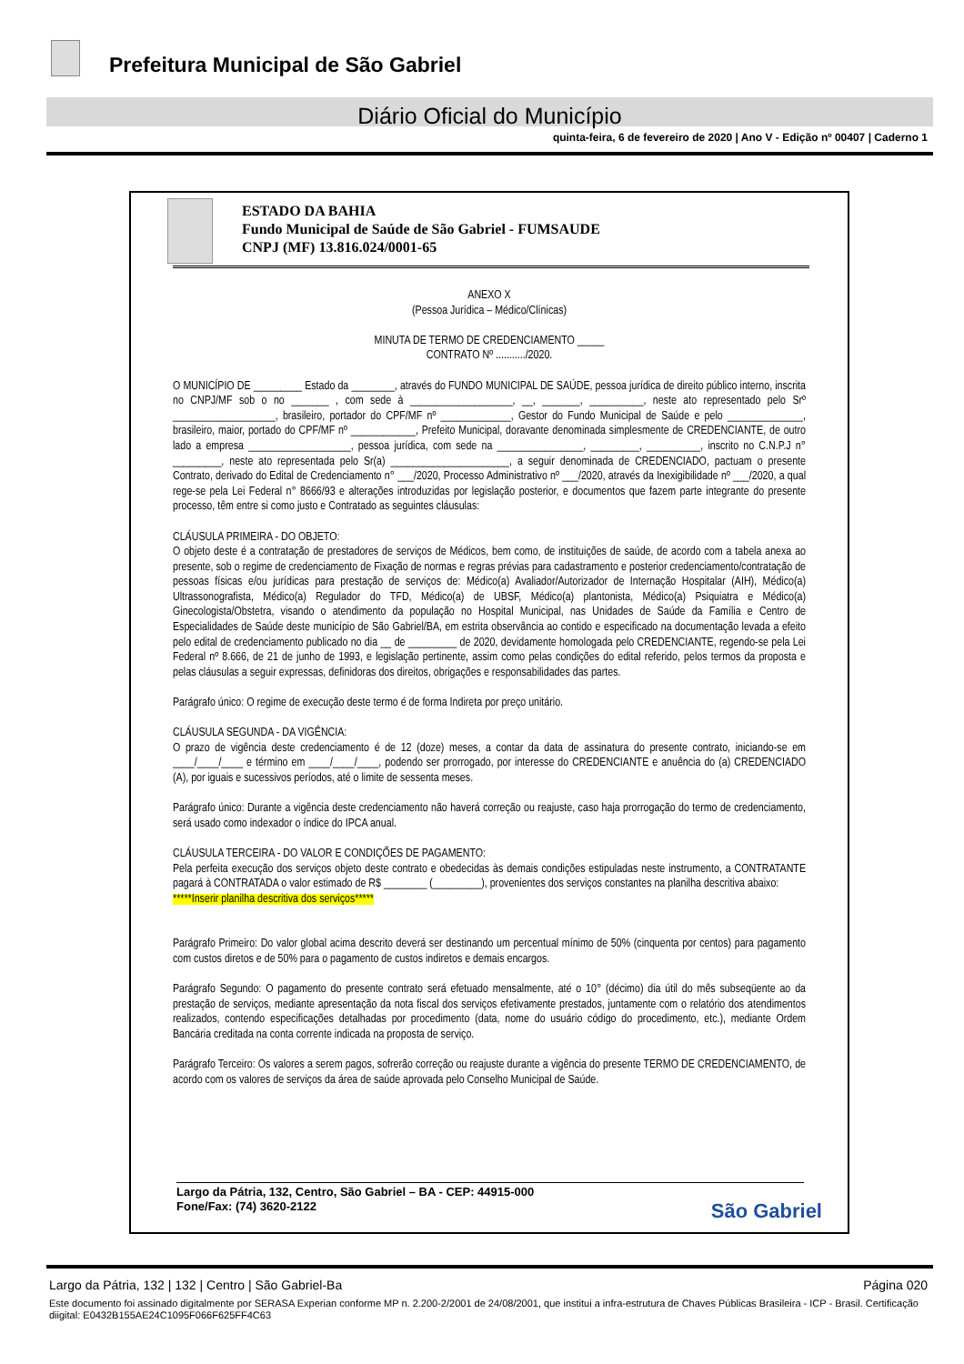Prefeitura Municipal de São Gabriel
Diário Oficial do Município
quinta-feira, 6 de fevereiro de 2020 | Ano V - Edição nº 00407 | Caderno 1
ESTADO DA BAHIA
Fundo Municipal de Saúde de São Gabriel - FUMSAUDE
CNPJ (MF) 13.816.024/0001-65
ANEXO X
(Pessoa Jurídica – Médico/Clínicas)
MINUTA DE TERMO DE CREDENCIAMENTO _____
CONTRATO Nº .........../2020.
O MUNICÍPIO DE _________ Estado da ________, através do FUNDO MUNICIPAL DE SAÚDE, pessoa jurídica de direito público interno, inscrita no CNPJ/MF sob o no _______ , com sede à ___________________, __, _______, __________, neste ato representado pelo Srº ___________________, brasileiro, portador do CPF/MF nº _____________, Gestor do Fundo Municipal de Saúde e pelo ______________, brasileiro, maior, portado do CPF/MF nº ____________, Prefeito Municipal, doravante denominada simplesmente de CREDENCIANTE, de outro lado a empresa ___________________, pessoa jurídica, com sede na ________________, _________, __________, inscrito no C.N.P.J n° _________, neste ato representada pelo Sr(a) ______________________, a seguir denominada de CREDENCIADO, pactuam o presente Contrato, derivado do Edital de Credenciamento n° ___/2020, Processo Administrativo nº ___/2020, através da Inexigibilidade nº ___/2020, a qual rege-se pela Lei Federal n° 8666/93 e alterações introduzidas por legislação posterior, e documentos que fazem parte integrante do presente processo, têm entre si como justo e Contratado as seguintes cláusulas:
CLÁUSULA PRIMEIRA - DO OBJETO:
O objeto deste é a contratação de prestadores de serviços de Médicos, bem como, de instituições de saúde, de acordo com a tabela anexa ao presente, sob o regime de credenciamento de Fixação de normas e regras prévias para cadastramento e posterior credenciamento/contratação de pessoas físicas e/ou jurídicas para prestação de serviços de: Médico(a) Avaliador/Autorizador de Internação Hospitalar (AIH), Médico(a) Ultrassonografista, Médico(a) Regulador do TFD, Médico(a) de UBSF, Médico(a) plantonista, Médico(a) Psiquiatra e Médico(a) Ginecologista/Obstetra, visando o atendimento da população no Hospital Municipal, nas Unidades de Saúde da Família e Centro de Especialidades de Saúde deste município de São Gabriel/BA, em estrita observância ao contido e especificado na documentação levada a efeito pelo edital de credenciamento publicado no dia __ de _________ de 2020, devidamente homologada pelo CREDENCIANTE, regendo-se pela Lei Federal nº 8.666, de 21 de junho de 1993, e legislação pertinente, assim como pelas condições do edital referido, pelos termos da proposta e pelas cláusulas a seguir expressas, definidoras dos direitos, obrigações e responsabilidades das partes.
Parágrafo único: O regime de execução deste termo é de forma Indireta por preço unitário.
CLÁUSULA SEGUNDA - DA VIGÊNCIA:
O prazo de vigência deste credenciamento é de 12 (doze) meses, a contar da data de assinatura do presente contrato, iniciando-se em ____/____/____ e término em ____/____/____, podendo ser prorrogado, por interesse do CREDENCIANTE e anuência do (a) CREDENCIADO (A), por iguais e sucessivos períodos, até o limite de sessenta meses.
Parágrafo único: Durante a vigência deste credenciamento não haverá correção ou reajuste, caso haja prorrogação do termo de credenciamento, será usado como indexador o índice do IPCA anual.
CLÁUSULA TERCEIRA - DO VALOR E CONDIÇÕES DE PAGAMENTO:
Pela perfeita execução dos serviços objeto deste contrato e obedecidas às demais condições estipuladas neste instrumento, a CONTRATANTE pagará à CONTRATADA o valor estimado de R$ ________ (_________), provenientes dos serviços constantes na planilha descritiva abaixo:
*****Inserir planilha descritiva dos serviços*****
Parágrafo Primeiro: Do valor global acima descrito deverá ser destinando um percentual mínimo de 50% (cinquenta por centos) para pagamento com custos diretos e de 50% para o pagamento de custos indiretos e demais encargos.
Parágrafo Segundo: O pagamento do presente contrato será efetuado mensalmente, até o 10° (décimo) dia útil do mês subseqüente ao da prestação de serviços, mediante apresentação da nota fiscal dos serviços efetivamente prestados, juntamente com o relatório dos atendimentos realizados, contendo especificações detalhadas por procedimento (data, nome do usuário código do procedimento, etc.), mediante Ordem Bancária creditada na conta corrente indicada na proposta de serviço.
Parágrafo Terceiro: Os valores a serem pagos, sofrerão correção ou reajuste durante a vigência do presente TERMO DE CREDENCIAMENTO, de acordo com os valores de serviços da área de saúde aprovada pelo Conselho Municipal de Saúde.
Largo da Pátria, 132, Centro, São Gabriel – BA - CEP: 44915-000
Fone/Fax: (74) 3620-2122
São Gabriel
Largo da Pátria, 132 | 132 | Centro | São Gabriel-Ba Página 020
Este documento foi assinado digitalmente por SERASA Experian conforme MP n. 2.200-2/2001 de 24/08/2001, que institui a infra-estrutura de Chaves Públicas Brasileira - ICP - Brasil. Certificação diigital: E0432B155AE24C1095F066F625FF4C63